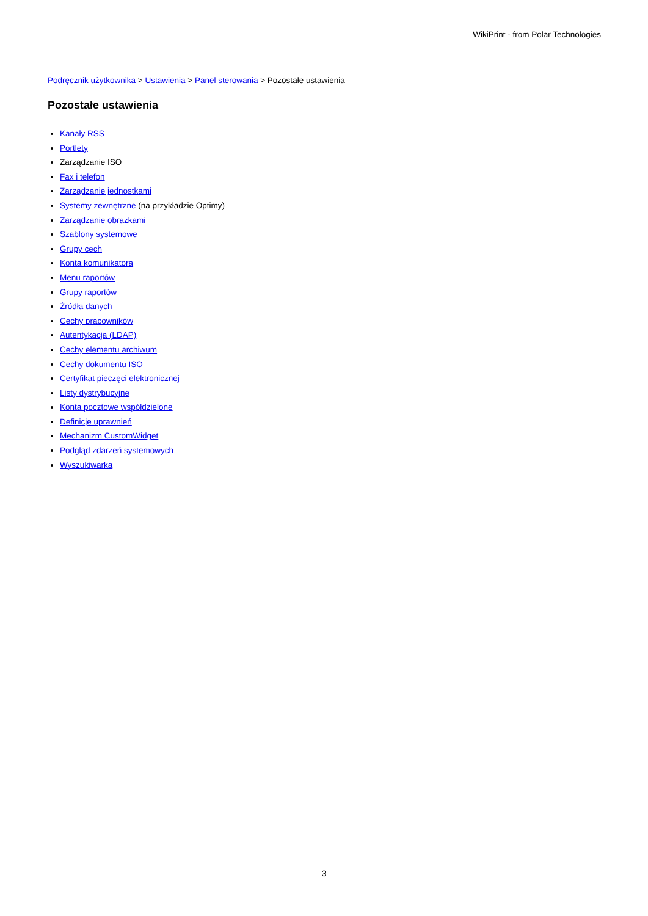WikiPrint - from Polar Technologies
Podręcznik użytkownika > Ustawienia > Panel sterowania > Pozostałe ustawienia
Pozostałe ustawienia
Kanały RSS
Portlety
Zarządzanie ISO
Fax i telefon
Zarządzanie jednostkami
Systemy zewnętrzne (na przykładzie Optimy)
Zarządzanie obrazkami
Szablony systemowe
Grupy cech
Konta komunikatora
Menu raportów
Grupy raportów
Źródła danych
Cechy pracowników
Autentykacja (LDAP)
Cechy elementu archiwum
Cechy dokumentu ISO
Certyfikat pieczęci elektronicznej
Listy dystrybucyjne
Konta pocztowe współdzielone
Definicje uprawnień
Mechanizm CustomWidget
Podgląd zdarzeń systemowych
Wyszukiwarka
3